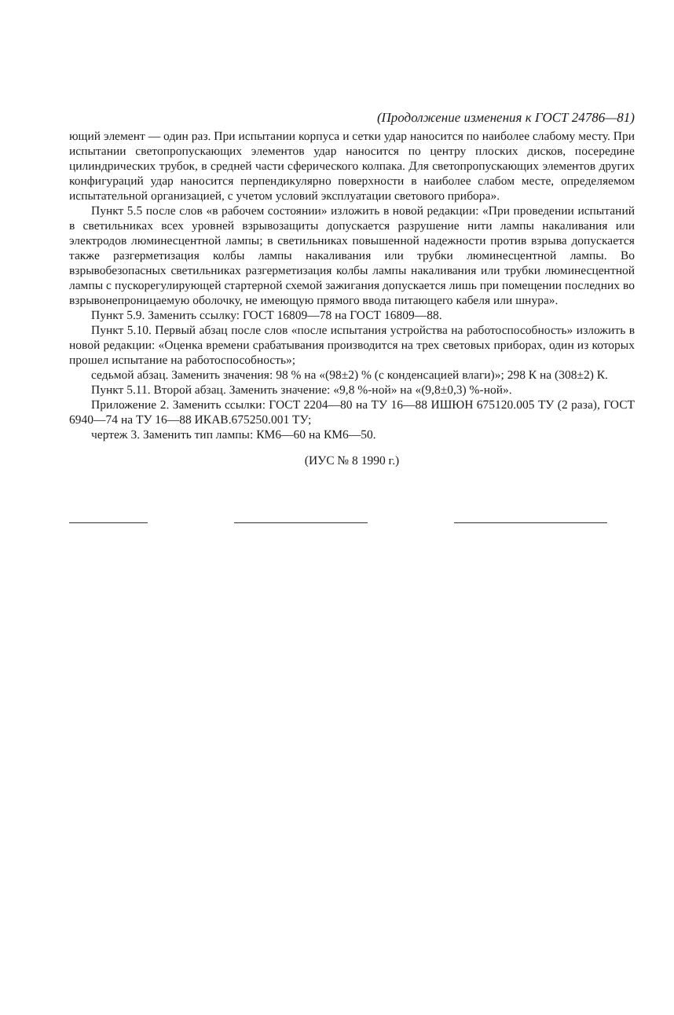(Продолжение изменения к ГОСТ 24786—81)
ющий элемент — один раз. При испытании корпуса и сетки удар наносится по наиболее слабому месту. При испытании светопропускающих элементов удар наносится по центру плоских дисков, посередине цилиндрических трубок, в средней части сферического колпака. Для светопропускающих элементов других конфигураций удар наносится перпендикулярно поверхности в наиболее слабом месте, определяемом испытательной организацией, с учетом условий эксплуатации светового прибора».
Пункт 5.5 после слов «в рабочем состоянии» изложить в новой редакции: «При проведении испытаний в светильниках всех уровней взрывозащиты допускается разрушение нити лампы накаливания или электродов люминесцентной лампы; в светильниках повышенной надежности против взрыва допускается также разгерметизация колбы лампы накаливания или трубки люминесцентной лампы. Во взрывобезопасных светильниках разгерметизация колбы лампы накаливания или трубки люминесцентной лампы с пускорегулирующей стартерной схемой зажигания допускается лишь при помещении последних во взрывонепроницаемую оболочку, не имеющую прямого ввода питающего кабеля или шнура».
Пункт 5.9. Заменить ссылку: ГОСТ 16809—78 на ГОСТ 16809—88.
Пункт 5.10. Первый абзац после слов «после испытания устройства на работоспособность» изложить в новой редакции: «Оценка времени срабатывания производится на трех световых приборах, один из которых прошел испытание на работоспособность»;
седьмой абзац. Заменить значения: 98 % на «(98±2) % (с конденсацией влаги)»; 298 К на (308±2) К.
Пункт 5.11. Второй абзац. Заменить значение: «9,8 %-ной» на «(9,8±0,3) %-ной».
Приложение 2. Заменить ссылки: ГОСТ 2204—80 на ТУ 16—88 ИШЮН 675120.005 ТУ (2 раза), ГОСТ 6940—74 на ТУ 16—88 ИКАВ.675250.001 ТУ;
чертеж 3. Заменить тип лампы: КМ6—60 на КМ6—50.
(ИУС № 8 1990 г.)